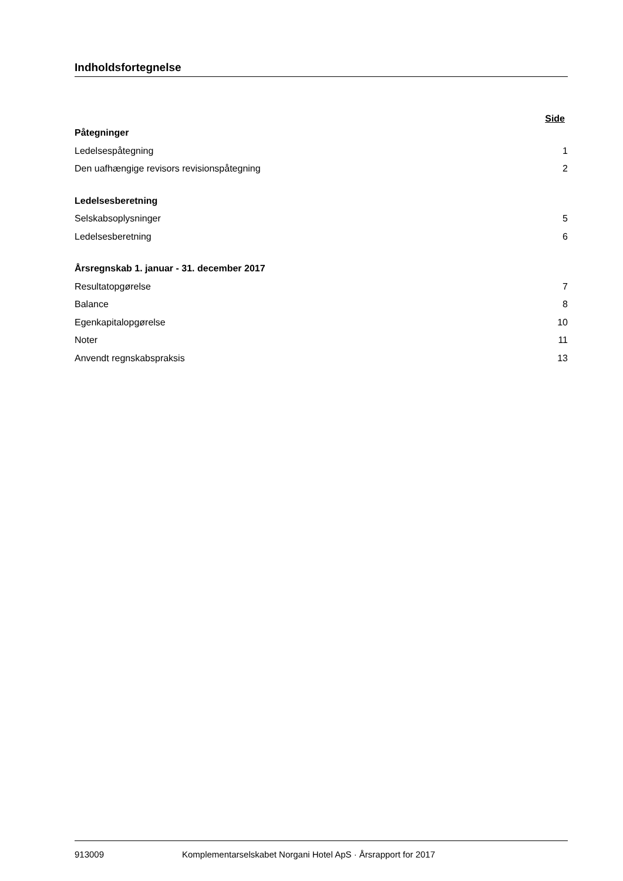Indholdsfortegnelse
Side
Påtegninger
Ledelsespåtegning 1
Den uafhængige revisors revisionspåtegning 2
Ledelsesberetning
Selskabsoplysninger 5
Ledelsesberetning 6
Årsregnskab 1. januar - 31. december 2017
Resultatopgørelse 7
Balance 8
Egenkapitalopgørelse 10
Noter 11
Anvendt regnskabspraksis 13
913009 Komplementarselskabet Norgani Hotel ApS · Årsrapport for 2017